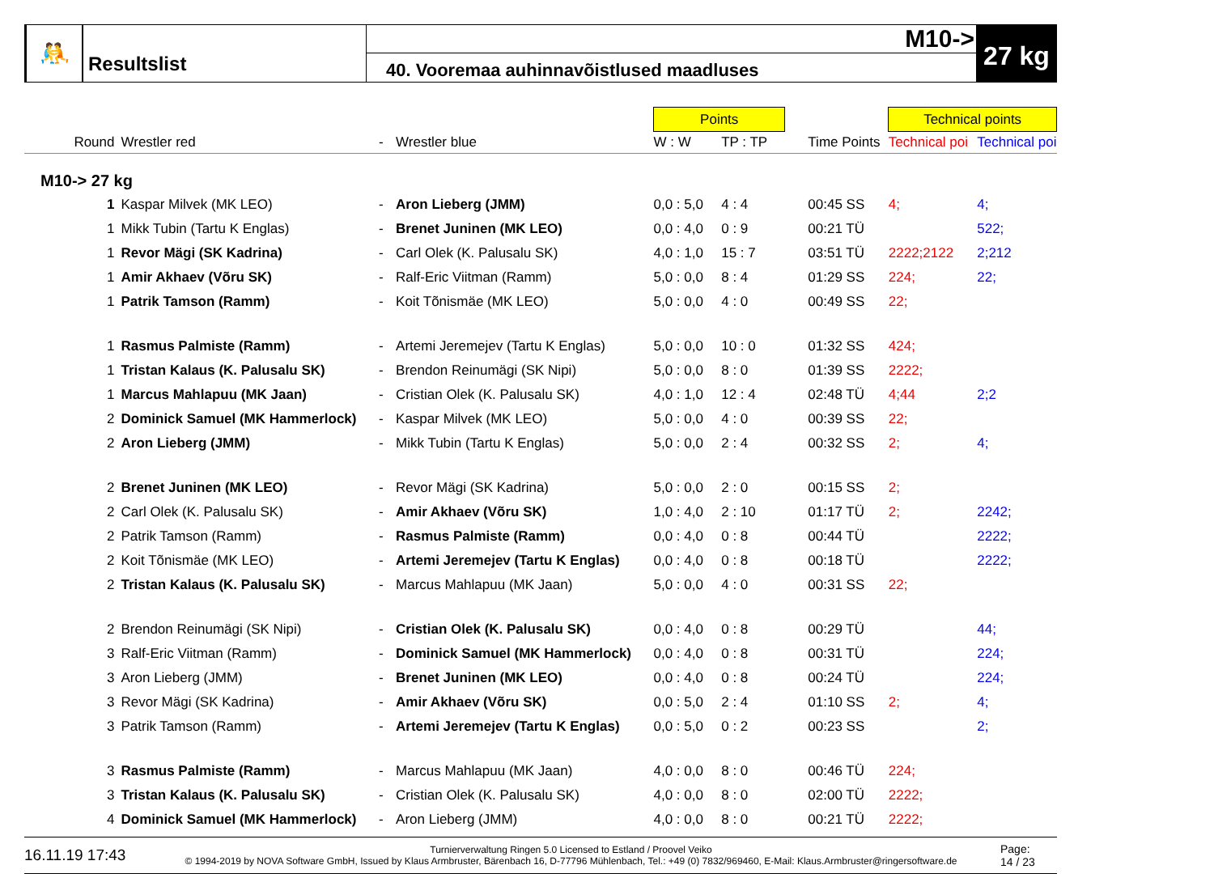🤼
Resultslist
M10->
40. Vooremaa auhinnavõistlused maadluses
27 kg
| | | | | Points | | | | Technical points | |
| Round | Wrestler red | - | Wrestler blue | W : W | TP : TP | | Time Points | Technical poi | Technical poi |
| M10-> 27 kg | | | | | | | | | |
| 1 | Kaspar Milvek (MK LEO) | - | Aron Lieberg (JMM) | 0,0 : 5,0 | 4 : 4 | | 00:45 SS | 4; | 4; |
| 1 | Mikk Tubin (Tartu K Englas) | - | Brenet Juninen (MK LEO) | 0,0 : 4,0 | 0 : 9 | | 00:21 TÜ | | 522; |
| 1 | Revor Mägi (SK Kadrina) | - | Carl Olek (K. Palusalu SK) | 4,0 : 1,0 | 15 : 7 | | 03:51 TÜ | 2222;2122 | 2;212 |
| 1 | Amir Akhaev (Võru SK) | - | Ralf-Eric Viitman (Ramm) | 5,0 : 0,0 | 8 : 4 | | 01:29 SS | 224; | 22; |
| 1 | Patrik Tamson (Ramm) | - | Koit Tõnismäe (MK LEO) | 5,0 : 0,0 | 4 : 0 | | 00:49 SS | 22; | |
| 1 | Rasmus Palmiste (Ramm) | - | Artemi Jeremejev (Tartu K Englas) | 5,0 : 0,0 | 10 : 0 | | 01:32 SS | 424; | |
| 1 | Tristan Kalaus (K. Palusalu SK) | - | Brendon Reinumägi (SK Nipi) | 5,0 : 0,0 | 8 : 0 | | 01:39 SS | 2222; | |
| 1 | Marcus Mahlapuu (MK Jaan) | - | Cristian Olek (K. Palusalu SK) | 4,0 : 1,0 | 12 : 4 | | 02:48 TÜ | 4;44 | 2;2 |
| 2 | Dominick Samuel (MK Hammerlock) | - | Kaspar Milvek (MK LEO) | 5,0 : 0,0 | 4 : 0 | | 00:39 SS | 22; | |
| 2 | Aron Lieberg (JMM) | - | Mikk Tubin (Tartu K Englas) | 5,0 : 0,0 | 2 : 4 | | 00:32 SS | 2; | 4; |
| 2 | Brenet Juninen (MK LEO) | - | Revor Mägi (SK Kadrina) | 5,0 : 0,0 | 2 : 0 | | 00:15 SS | 2; | |
| 2 | Carl Olek (K. Palusalu SK) | - | Amir Akhaev (Võru SK) | 1,0 : 4,0 | 2 : 10 | | 01:17 TÜ | 2; | 2242; |
| 2 | Patrik Tamson (Ramm) | - | Rasmus Palmiste (Ramm) | 0,0 : 4,0 | 0 : 8 | | 00:44 TÜ | | 2222; |
| 2 | Koit Tõnismäe (MK LEO) | - | Artemi Jeremejev (Tartu K Englas) | 0,0 : 4,0 | 0 : 8 | | 00:18 TÜ | | 2222; |
| 2 | Tristan Kalaus (K. Palusalu SK) | - | Marcus Mahlapuu (MK Jaan) | 5,0 : 0,0 | 4 : 0 | | 00:31 SS | 22; | |
| 2 | Brendon Reinumägi (SK Nipi) | - | Cristian Olek (K. Palusalu SK) | 0,0 : 4,0 | 0 : 8 | | 00:29 TÜ | | 44; |
| 3 | Ralf-Eric Viitman (Ramm) | - | Dominick Samuel (MK Hammerlock) | 0,0 : 4,0 | 0 : 8 | | 00:31 TÜ | | 224; |
| 3 | Aron Lieberg (JMM) | - | Brenet Juninen (MK LEO) | 0,0 : 4,0 | 0 : 8 | | 00:24 TÜ | | 224; |
| 3 | Revor Mägi (SK Kadrina) | - | Amir Akhaev (Võru SK) | 0,0 : 5,0 | 2 : 4 | | 01:10 SS | 2; | 4; |
| 3 | Patrik Tamson (Ramm) | - | Artemi Jeremejev (Tartu K Englas) | 0,0 : 5,0 | 0 : 2 | | 00:23 SS | | 2; |
| 3 | Rasmus Palmiste (Ramm) | - | Marcus Mahlapuu (MK Jaan) | 4,0 : 0,0 | 8 : 0 | | 00:46 TÜ | 224; | |
| 3 | Tristan Kalaus (K. Palusalu SK) | - | Cristian Olek (K. Palusalu SK) | 4,0 : 0,0 | 8 : 0 | | 02:00 TÜ | 2222; | |
| 4 | Dominick Samuel (MK Hammerlock) | - | Aron Lieberg (JMM) | 4,0 : 0,0 | 8 : 0 | | 00:21 TÜ | 2222; | |
16.11.19 17:43
Turnierverwaltung Ringen 5.0 Licensed to Estland / Proovel Veiko
© 1994-2019 by NOVA Software GmbH, Issued by Klaus Armbruster, Bärenbach 16, D-77796 Mühlenbach, Tel.: +49 (0) 7832/969460, E-Mail: Klaus.Armbruster@ringersoftware.de
Page:
14 / 23